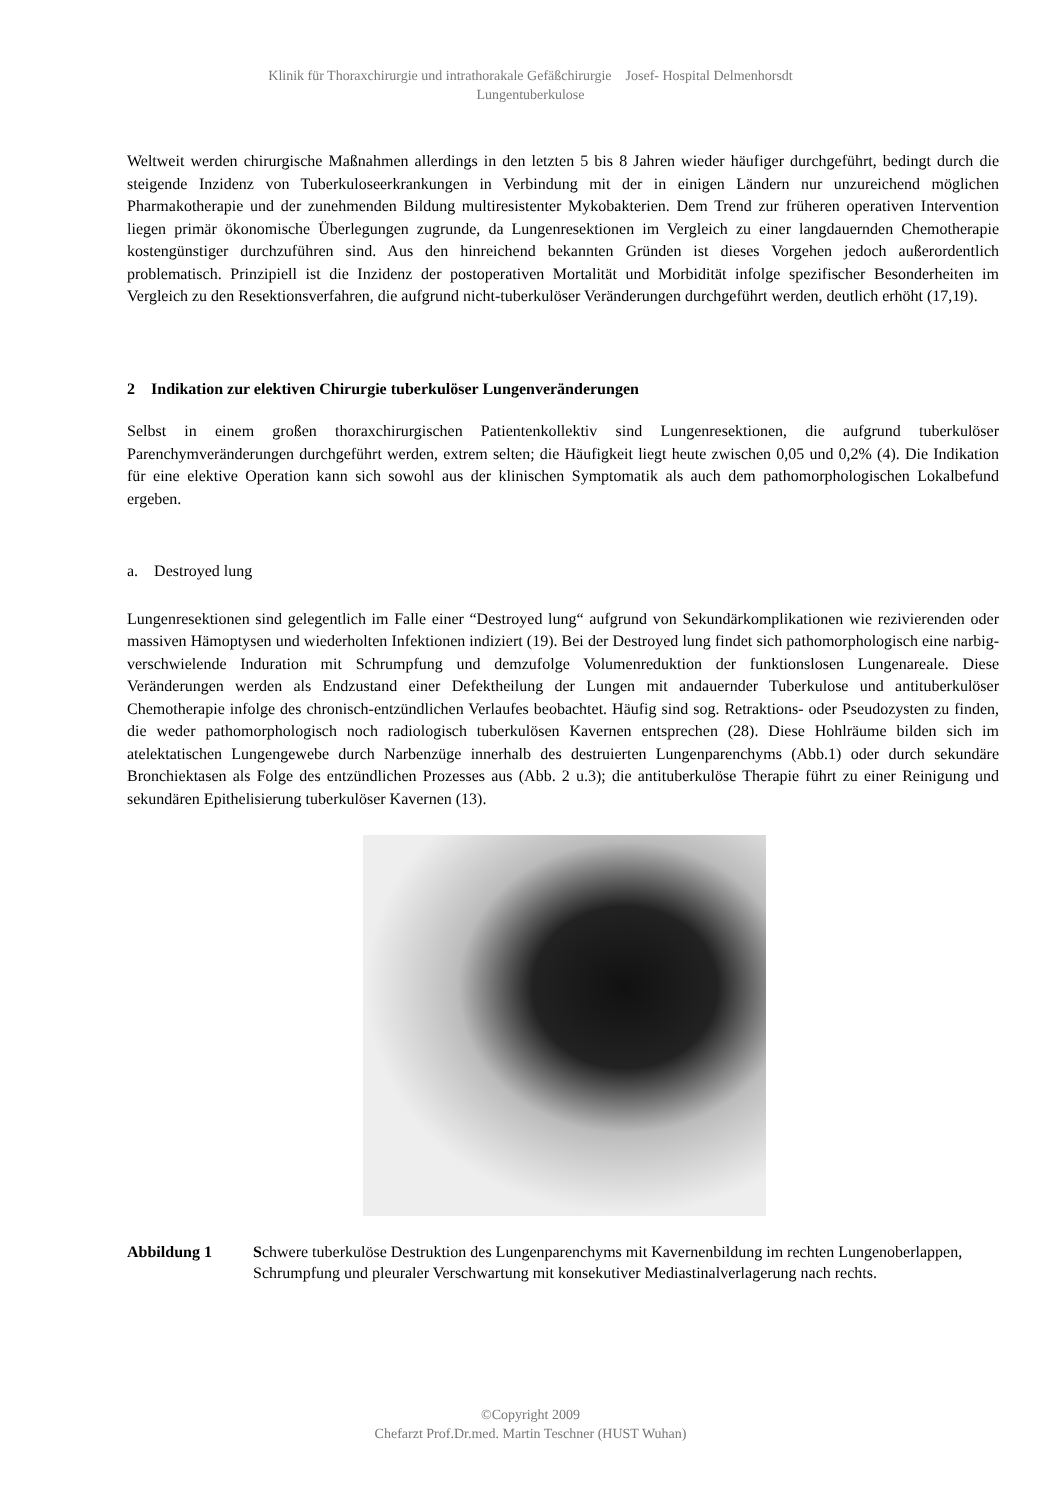Klinik für Thoraxchirurgie und intrathorakale Gefäßchirurgie Josef- Hospital Delmenhorsdt
Lungentuberkulose
Weltweit werden chirurgische Maßnahmen allerdings in den letzten 5 bis 8 Jahren wieder häufiger durchgeführt, bedingt durch die steigende Inzidenz von Tuberkuloseerkrankungen in Verbindung mit der in einigen Ländern nur unzureichend möglichen Pharmakotherapie und der zunehmenden Bildung multiresistenter Mykobakterien. Dem Trend zur früheren operativen Intervention liegen primär ökonomische Überlegungen zugrunde, da Lungenresektionen im Vergleich zu einer langdauernden Chemotherapie kostengünstiger durchzuführen sind. Aus den hinreichend bekannten Gründen ist dieses Vorgehen jedoch außerordentlich problematisch. Prinzipiell ist die Inzidenz der postoperativen Mortalität und Morbidität infolge spezifischer Besonderheiten im Vergleich zu den Resektionsverfahren, die aufgrund nicht-tuberkulöser Veränderungen durchgeführt werden, deutlich erhöht (17,19).
2 Indikation zur elektiven Chirurgie tuberkulöser Lungenveränderungen
Selbst in einem großen thoraxchirurgischen Patientenkollektiv sind Lungenresektionen, die aufgrund tuberkulöser Parenchymveränderungen durchgeführt werden, extrem selten; die Häufigkeit liegt heute zwischen 0,05 und 0,2% (4). Die Indikation für eine elektive Operation kann sich sowohl aus der klinischen Symptomatik als auch dem pathomorphologischen Lokalbefund ergeben.
a. Destroyed lung
Lungenresektionen sind gelegentlich im Falle einer “Destroyed lung“ aufgrund von Sekundärkomplikationen wie rezivierenden oder massiven Hämoptysen und wiederholten Infektionen indiziert (19). Bei der Destroyed lung findet sich pathomorphologisch eine narbig-verschwielende Induration mit Schrumpfung und demzufolge Volumenreduktion der funktionslosen Lungenareale. Diese Veränderungen werden als Endzustand einer Defektheilung der Lungen mit andauernder Tuberkulose und antituberkulöser Chemotherapie infolge des chronisch-entzündlichen Verlaufes beobachtet. Häufig sind sog. Retraktions- oder Pseudozysten zu finden, die weder pathomorphologisch noch radiologisch tuberkulösen Kavernen entsprechen (28). Diese Hohlräume bilden sich im atelektatischen Lungengewebe durch Narbenzüge innerhalb des destruierten Lungenparenchyms (Abb.1) oder durch sekundäre Bronchiektasen als Folge des entzündlichen Prozesses aus (Abb. 2 u.3); die antituberkulöse Therapie führt zu einer Reinigung und sekundären Epithelisierung tuberkulöser Kavernen (13).
Abbildung 1 Schwere tuberkulöse Destruktion des Lungenparenchyms mit Kavernenbildung im rechten Lungenoberlappen, Schrumpfung und pleuraler Verschwartung mit konsekutiver Mediastinalverlagerung nach rechts.
©Copyright 2009
Chefarzt Prof.Dr.med. Martin Teschner (HUST Wuhan)